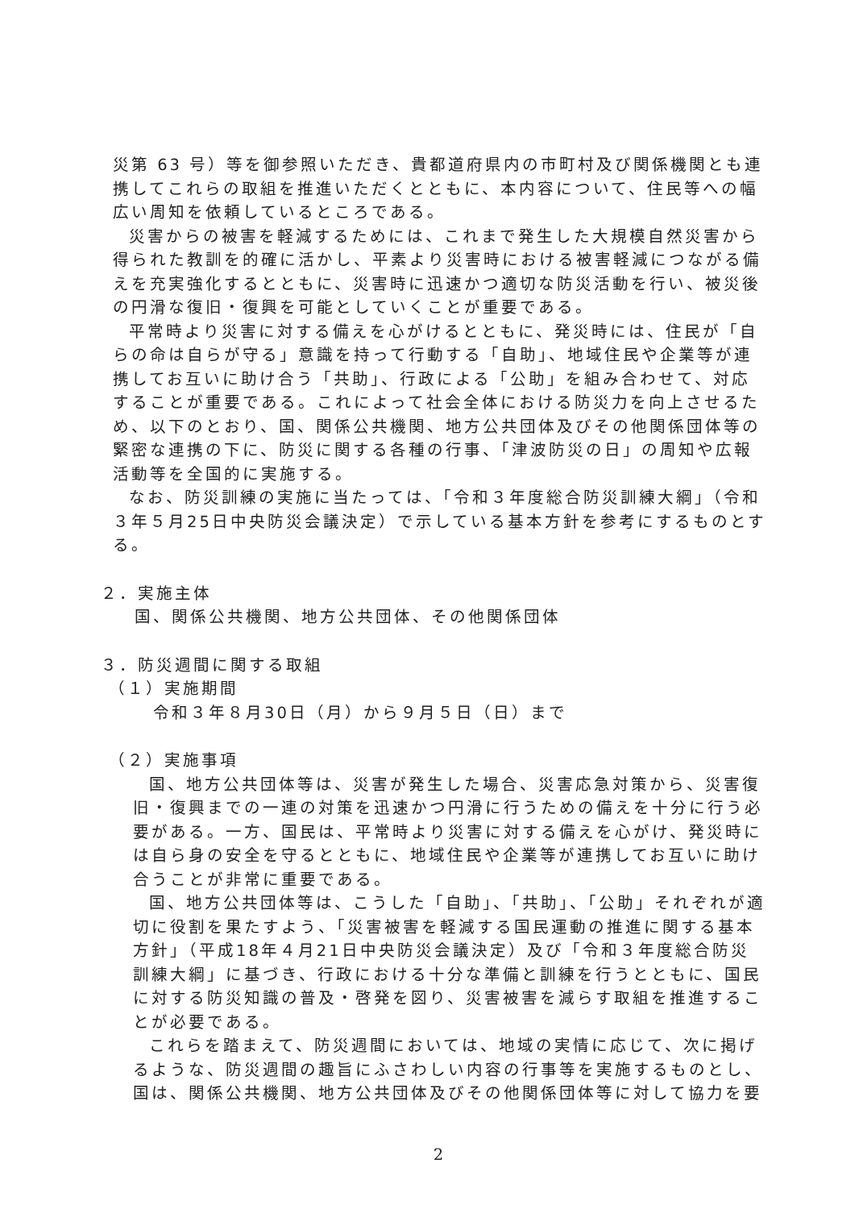災第 63 号）等を御参照いただき、貴都道府県内の市町村及び関係機関とも連携してこれらの取組を推進いただくとともに、本内容について、住民等への幅広い周知を依頼しているところである。
災害からの被害を軽減するためには、これまで発生した大規模自然災害から得られた教訓を的確に活かし、平素より災害時における被害軽減につながる備えを充実強化するとともに、災害時に迅速かつ適切な防災活動を行い、被災後の円滑な復旧・復興を可能としていくことが重要である。
平常時より災害に対する備えを心がけるとともに、発災時には、住民が「自らの命は自らが守る」意識を持って行動する「自助」、地域住民や企業等が連携してお互いに助け合う「共助」、行政による「公助」を組み合わせて、対応することが重要である。これによって社会全体における防災力を向上させるため、以下のとおり、国、関係公共機関、地方公共団体及びその他関係団体等の緊密な連携の下に、防災に関する各種の行事、「津波防災の日」の周知や広報活動等を全国的に実施する。
なお、防災訓練の実施に当たっては、「令和３年度総合防災訓練大綱」（令和３年５月25日中央防災会議決定）で示している基本方針を参考にするものとする。
２．実施主体
国、関係公共機関、地方公共団体、その他関係団体
３．防災週間に関する取組
（１）実施期間
令和３年８月30日（月）から９月５日（日）まで
（２）実施事項
国、地方公共団体等は、災害が発生した場合、災害応急対策から、災害復旧・復興までの一連の対策を迅速かつ円滑に行うための備えを十分に行う必要がある。一方、国民は、平常時より災害に対する備えを心がけ、発災時には自ら身の安全を守るとともに、地域住民や企業等が連携してお互いに助け合うことが非常に重要である。
国、地方公共団体等は、こうした「自助」、「共助」、「公助」それぞれが適切に役割を果たすよう、「災害被害を軽減する国民運動の推進に関する基本方針」（平成18年４月21日中央防災会議決定）及び「令和３年度総合防災訓練大綱」に基づき、行政における十分な準備と訓練を行うとともに、国民に対する防災知識の普及・啓発を図り、災害被害を減らす取組を推進することが必要である。
これらを踏まえて、防災週間においては、地域の実情に応じて、次に掲げるような、防災週間の趣旨にふさわしい内容の行事等を実施するものとし、国は、関係公共機関、地方公共団体及びその他関係団体等に対して協力を要
2